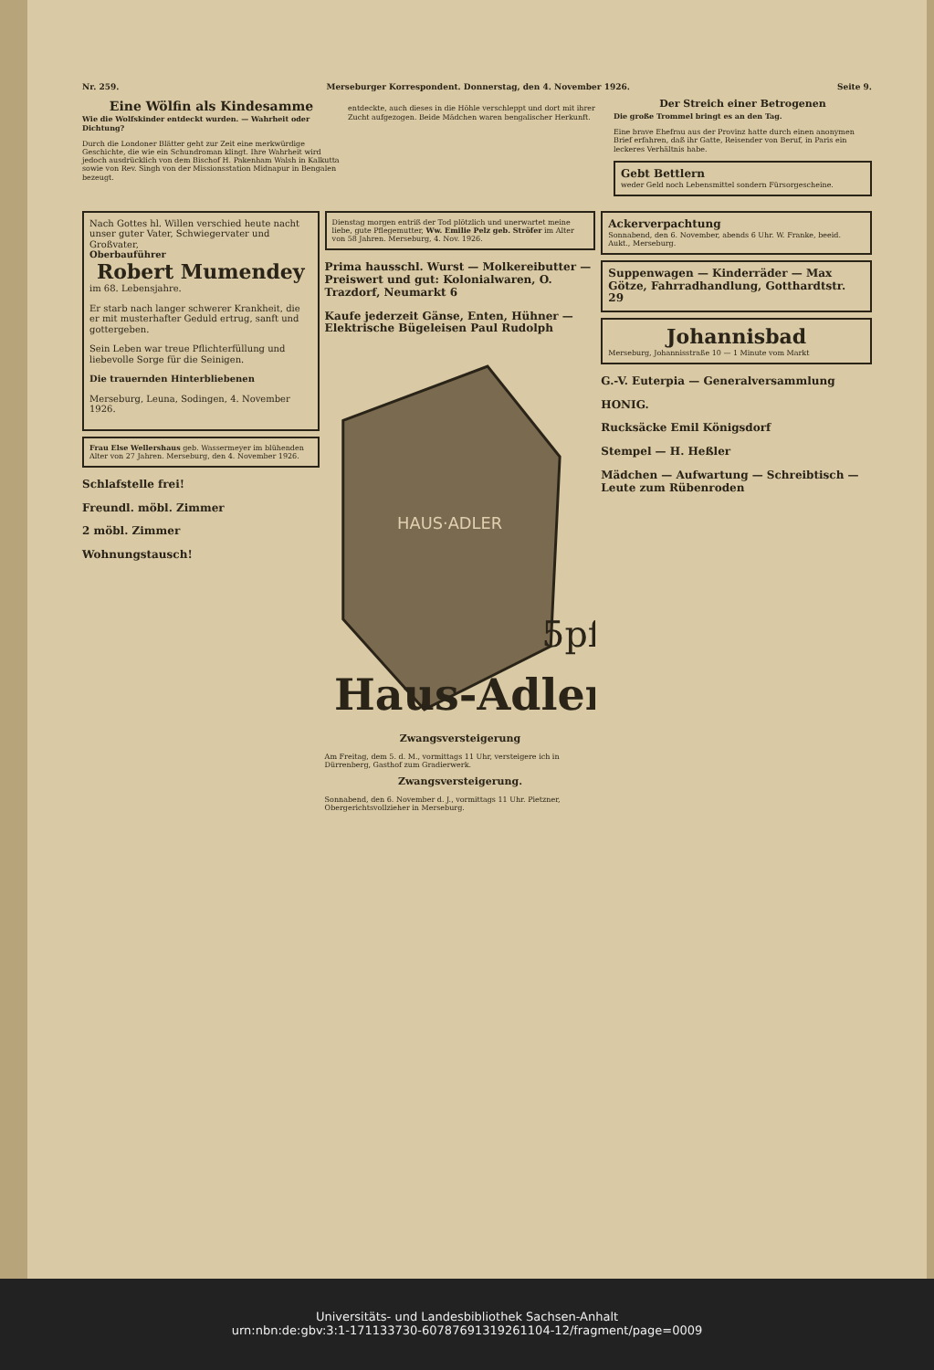Nr. 259. Merseburger Korrespondent. Donnerstag, den 4. November 1926. Seite 9.
Eine Wölfin als Kindesamme
Wie die Wolfskinder entdeckt wurden. — Wahrheit oder Dichtung?
Durch die Londoner Blätter geht zur Zeit eine merkwürdige Geschichte, die wie ein Schundroman klingt. Ihre Wahrheit wird jedoch ausdrücklich von dem Bischof H. Pakenham Walsh in Kalkutta sowie von Rev. Singh von der Missionsstation Midnapur in Bengalen bezeugt.
entdeckte, auch dieses in die Höhle verschleppt und dort mit ihrer Zucht aufgezogen. Beide Mädchen waren bengalischer Herkunft.
Der Streich einer Betrogenen
Die große Trommel bringt es an den Tag.
Eine brave Ehefrau aus der Provinz hatte durch einen anonymen Brief erfahren, daß ihr Gatte, Reisender von Beruf, in Paris ein leckeres Verhältnis habe.
Gebt Bettlern
weder Geld noch Lebensmittel sondern Fürsorgescheine.
Nach Gottes hl. Willen verschied heute nacht unser guter Vater, Schwiegervater und Großvater,
Oberbauführer
Robert Mumendey
im 68. Lebensjahre.
Er starb nach langer schwerer Krankheit, die er mit musterhafter Geduld ertrug, sanft und gottergeben.
Sein Leben war treue Pflichterfüllung und liebevolle Sorge für die Seinigen.
Die trauernden Hinterbliebenen
Merseburg, Leuna, Sodingen, 4. November 1926.
Frau Else Wellershaus geb. Wassermeyer im blühenden Alter von 27 Jahren. Merseburg, den 4. November 1926.
Schlafstelle frei!
Freundl. möbl. Zimmer
2 möbl. Zimmer
Wohnungstausch!
Dienstag morgen entriß der Tod plötzlich und unerwartet meine liebe, gute Pflegemutter, Ww. Emilie Pelz geb. Ströfer im Alter von 58 Jahren. Merseburg, 4. Nov. 1926.
Prima hausschl. Wurst — Molkereibutter — Preiswert und gut: Kolonialwaren, O. Trazdorf, Neumarkt 6
Kaufe jederzeit Gänse, Enten, Hühner — Elektrische Bügeleisen Paul Rudolph
HAUS·ADLER
Haus-Adler
5pf
Zwangsversteigerung
Am Freitag, dem 5. d. M., vormittags 11 Uhr, versteigere ich in Dürrenberg, Gasthof zum Gradierwerk.
Zwangsversteigerung.
Sonnabend, den 6. November d. J., vormittags 11 Uhr. Pietzner, Obergerichtsvollzieher in Merseburg.
Ackerverpachtung
Sonnabend, den 6. November, abends 6 Uhr. W. Franke, beeid. Aukt., Merseburg.
Suppenwagen — Kinderräder — Max Götze, Fahrradhandlung, Gotthardtstr. 29
Johannisbad
Merseburg, Johannisstraße 10 — 1 Minute vom Markt
G.-V. Euterpia — Generalversammlung
HONIG.
Rucksäcke Emil Königsdorf
Stempel — H. Heßler
Mädchen — Aufwartung — Schreibtisch — Leute zum Rübenroden
Universitäts- und Landesbibliothek Sachsen-Anhalt
urn:nbn:de:gbv:3:1-171133730-60787691319261104-12/fragment/page=0009